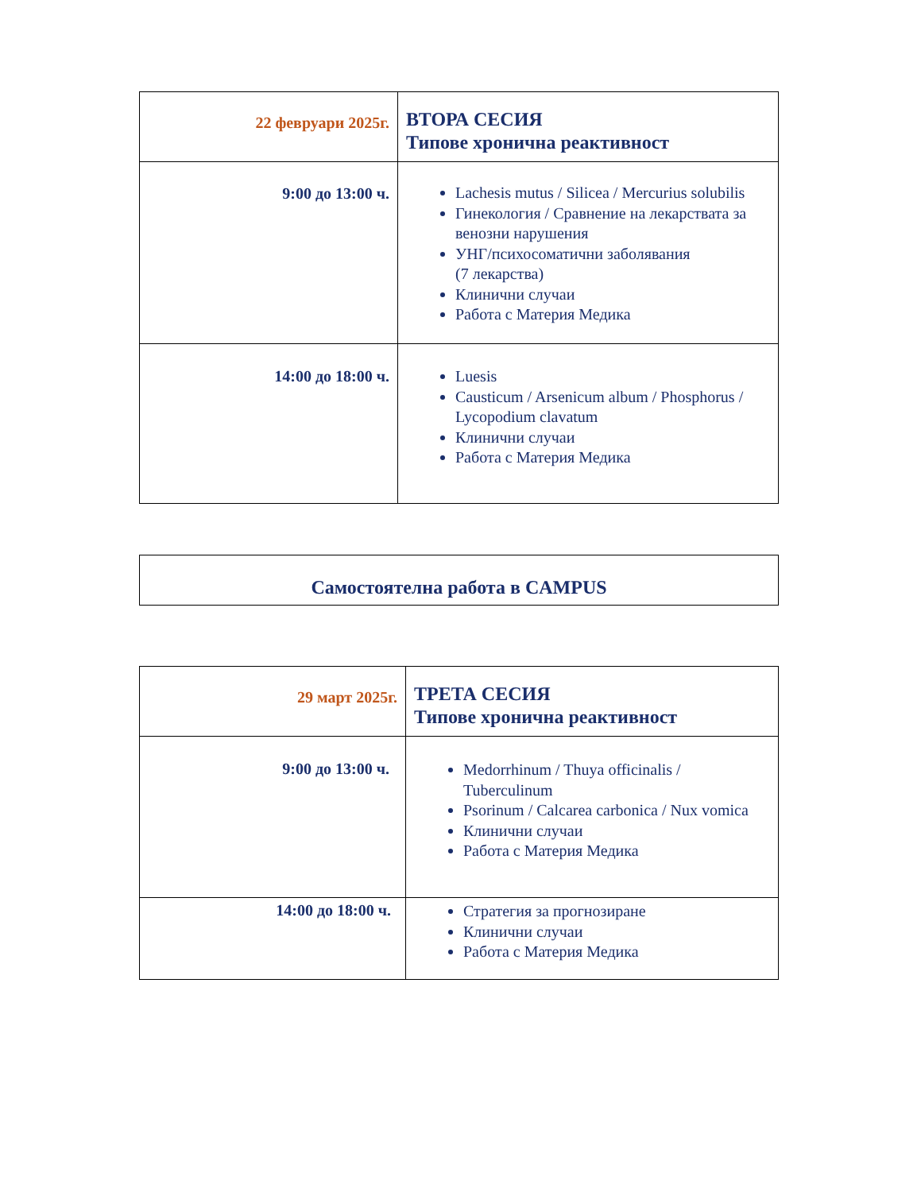| 22 февруари 2025г. | ВТОРА СЕСИЯ Типове хронична реактивност |
| 9:00 до 13:00 ч. | Lachesis mutus / Silicea / Mercurius solubilis Гинекология / Сравнение на лекарствата за венозни нарушения УНГ/психосоматични заболявания (7 лекарства) Клинични случаи Работа с Материя Медика |
| 14:00 до 18:00 ч. | Luesis Causticum / Arsenicum album / Phosphorus / Lycopodium clavatum Клинични случаи Работа с Материя Медика |
| Самостоятелна работа в CAMPUS |
| 29 март 2025г. | ТРЕТА СЕСИЯ Типове хронична реактивност |
| 9:00 до 13:00 ч. | Medorrhinum / Thuya officinalis / Tuberculinum Psorinum / Calcarea carbonica / Nux vomica Клинични случаи Работа с Материя Медика |
| 14:00 до 18:00 ч. | Стратегия за прогнозиране Клинични случаи Работа с Материя Медика |